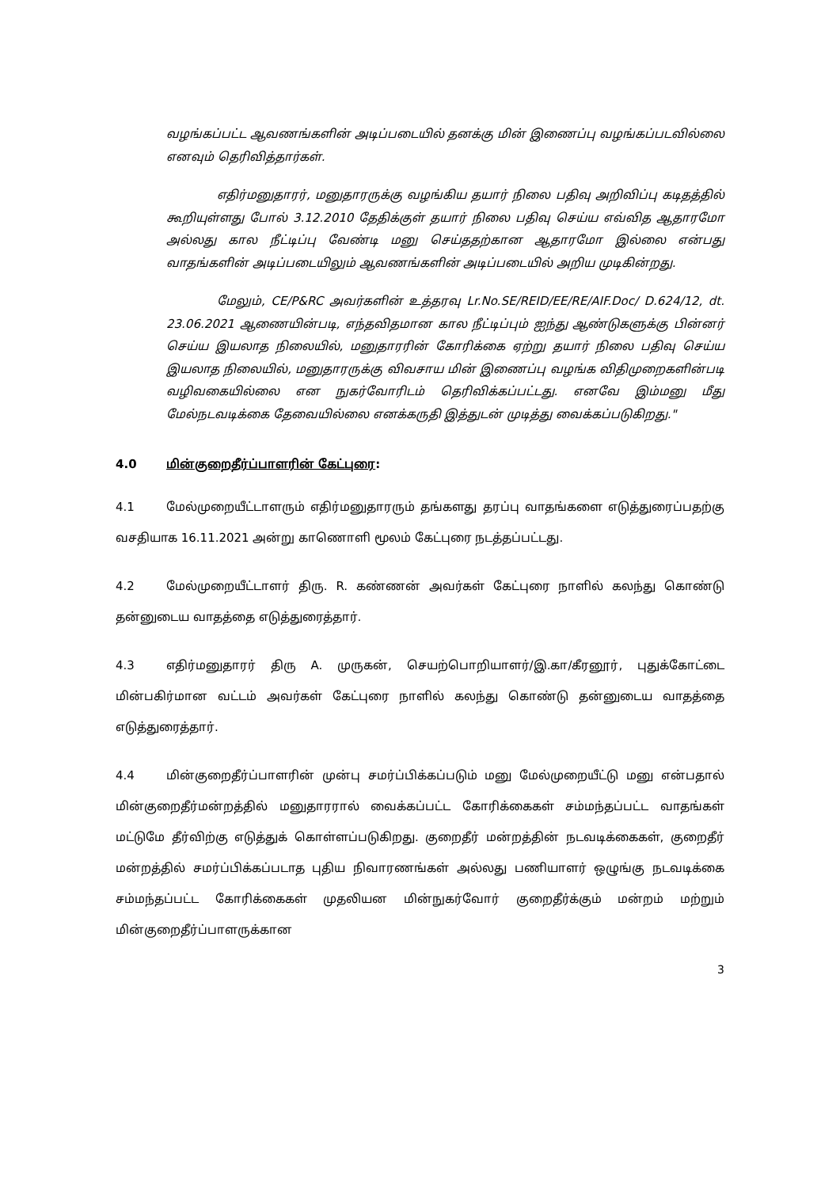வழங்கப்பட்ட ஆவணங்களின் அடிப்படையில் தனக்கு மின் இணைப்பு வழங்கப்படவில்லை எனவும் தெரிவித்தார்கள்.
எதிர்மனுதாரர், மனுதாரருக்கு வழங்கிய தயார் நிலை பதிவு அறிவிப்பு கடிதத்தில் கூறியுள்ளது போல் 3.12.2010 தேதிக்குள் தயார் நிலை பதிவு செய்ய எவ்வித ஆதாரமோ அல்லது கால நீட்டிப்பு வேண்டி மனு செய்ததற்கான ஆதாரமோ இல்லை என்பது வாதங்களின் அடிப்படையிலும் ஆவணங்களின் அடிப்படையில் அறிய முடிகின்றது.
மேலும், CE/P&RC அவர்களின் உத்தரவு Lr.No.SE/REID/EE/RE/AIF.Doc/ D.624/12, dt. 23.06.2021 ஆணையின்படி, எந்தவிதமான கால நீட்டிப்பும் ஐந்து ஆண்டுகளுக்கு பின்னர் செய்ய இயலாத நிலையில், மனுதாரரின் கோரிக்கை ஏற்று தயார் நிலை பதிவு செய்ய இயலாத நிலையில், மனுதாரருக்கு விவசாய மின் இணைப்பு வழங்க விதிமுறைகளின்படி வழிவகையில்லை என நுகர்வோரிடம் தெரிவிக்கப்பட்டது. எனவே இம்மனு மீது மேல்நடவடிக்கை தேவையில்லை எனக்கருதி இத்துடன் முடித்து வைக்கப்படுகிறது."
4.0 மின்குறைதீர்ப்பாளரின் கேட்புரை:
4.1 மேல்முறையீட்டாளரும் எதிர்மனுதாரரும் தங்களது தரப்பு வாதங்களை எடுத்துரைப்பதற்கு வசதியாக 16.11.2021 அன்று காணொளி மூலம் கேட்புரை நடத்தப்பட்டது.
4.2 மேல்முறையீட்டாளர் திரு. R. கண்ணன் அவர்கள் கேட்புரை நாளில் கலந்து கொண்டு தன்னுடைய வாதத்தை எடுத்துரைத்தார்.
4.3 எதிர்மனுதாரர் திரு A. முருகன், செயற்பொறியாளர்/இ.கா/கீரனூர், புதுக்கோட்டை மின்பகிர்மான வட்டம் அவர்கள் கேட்புரை நாளில் கலந்து கொண்டு தன்னுடைய வாதத்தை எடுத்துரைத்தார்.
4.4 மின்குறைதீர்ப்பாளரின் முன்பு சமர்ப்பிக்கப்படும் மனு மேல்முறையீட்டு மனு என்பதால் மின்குறைதீர்மன்றத்தில் மனுதாரரால் வைக்கப்பட்ட கோரிக்கைகள் சம்மந்தப்பட்ட வாதங்கள் மட்டுமே தீர்விற்கு எடுத்துக் கொள்ளப்படுகிறது. குறைதீர் மன்றத்தின் நடவடிக்கைகள், குறைதீர் மன்றத்தில் சமர்ப்பிக்கப்படாத புதிய நிவாரணங்கள் அல்லது பணியாளர் ஒழுங்கு நடவடிக்கை சம்மந்தப்பட்ட கோரிக்கைகள் முதலியன மின்நுகர்வோர் குறைதீர்க்கும் மன்றம் மற்றும் மின்குறைதீர்ப்பாளருக்கான
3